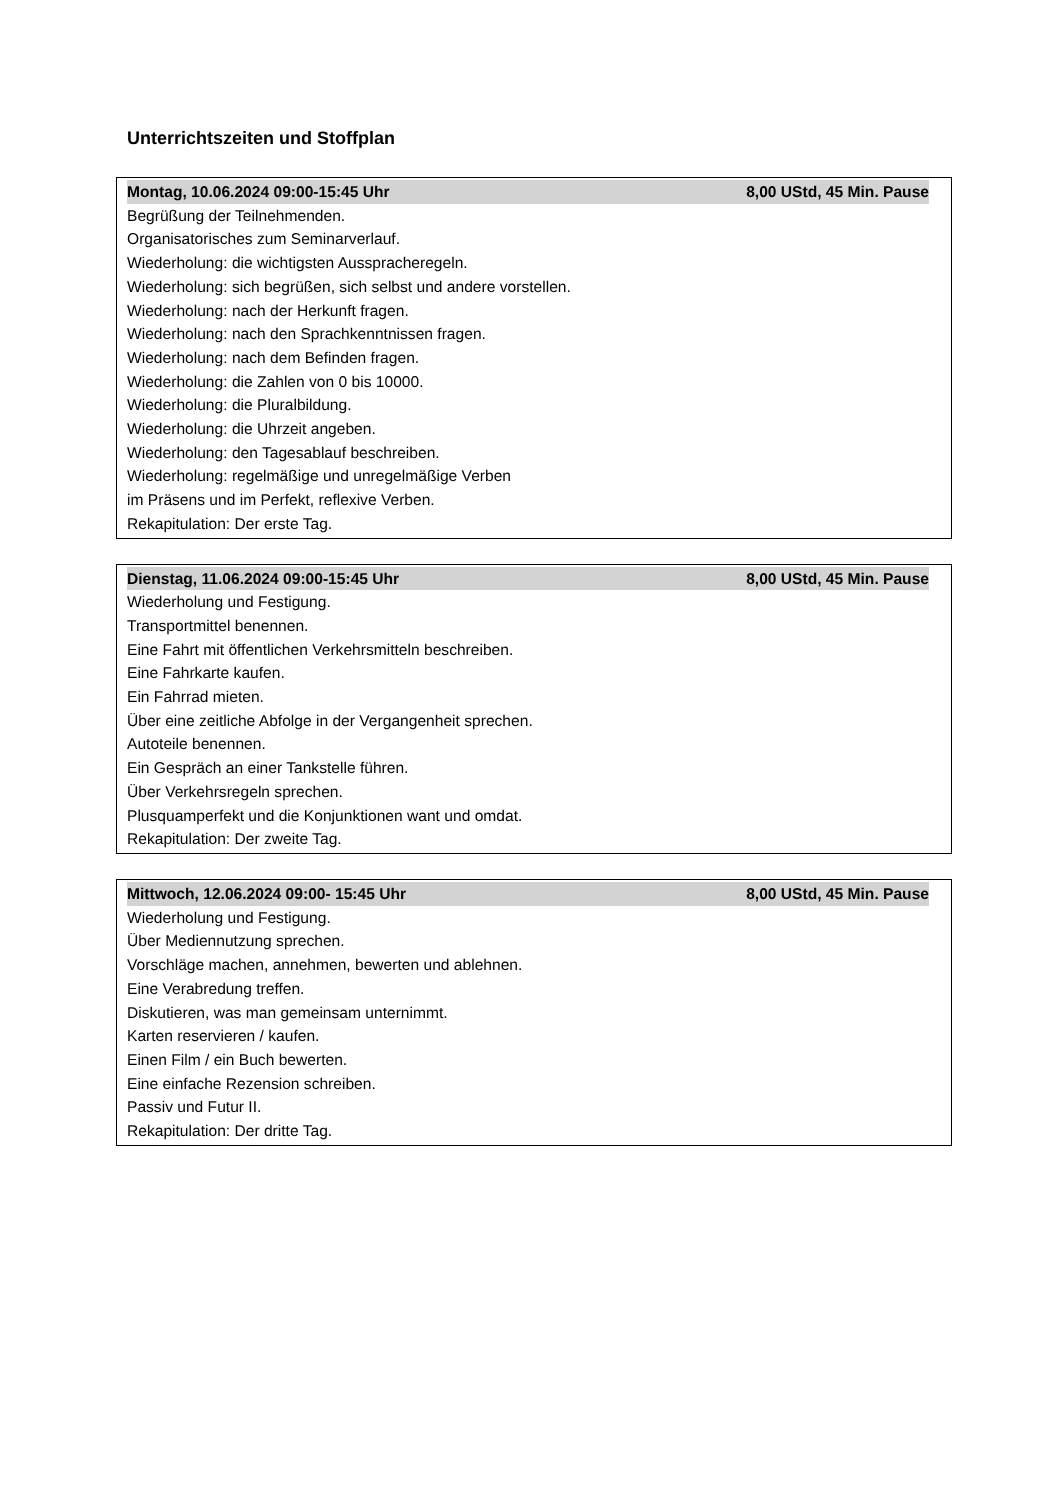Unterrichtszeiten und Stoffplan
Montag, 10.06.2024 09:00-15:45 Uhr 8,00 UStd, 45 Min. Pause
Begrüßung der Teilnehmenden.
Organisatorisches zum Seminarverlauf.
Wiederholung: die wichtigsten Ausspracheregeln.
Wiederholung: sich begrüßen, sich selbst und andere vorstellen.
Wiederholung: nach der Herkunft fragen.
Wiederholung: nach den Sprachkenntnissen fragen.
Wiederholung: nach dem Befinden fragen.
Wiederholung: die Zahlen von 0 bis 10000.
Wiederholung: die Pluralbildung.
Wiederholung: die Uhrzeit angeben.
Wiederholung: den Tagesablauf beschreiben.
Wiederholung: regelmäßige und unregelmäßige Verben
im Präsens und im Perfekt, reflexive Verben.
Rekapitulation: Der erste Tag.
Dienstag, 11.06.2024 09:00-15:45 Uhr 8,00 UStd, 45 Min. Pause
Wiederholung und Festigung.
Transportmittel benennen.
Eine Fahrt mit öffentlichen Verkehrsmitteln beschreiben.
Eine Fahrkarte kaufen.
Ein Fahrrad mieten.
Über eine zeitliche Abfolge in der Vergangenheit sprechen.
Autoteile benennen.
Ein Gespräch an einer Tankstelle führen.
Über Verkehrsregeln sprechen.
Plusquamperfekt und die Konjunktionen want und omdat.
Rekapitulation: Der zweite Tag.
Mittwoch, 12.06.2024 09:00- 15:45 Uhr 8,00 UStd, 45 Min. Pause
Wiederholung und Festigung.
Über Mediennutzung sprechen.
Vorschläge machen, annehmen, bewerten und ablehnen.
Eine Verabredung treffen.
Diskutieren, was man gemeinsam unternimmt.
Karten reservieren / kaufen.
Einen Film / ein Buch bewerten.
Eine einfache Rezension schreiben.
Passiv und Futur II.
Rekapitulation: Der dritte Tag.